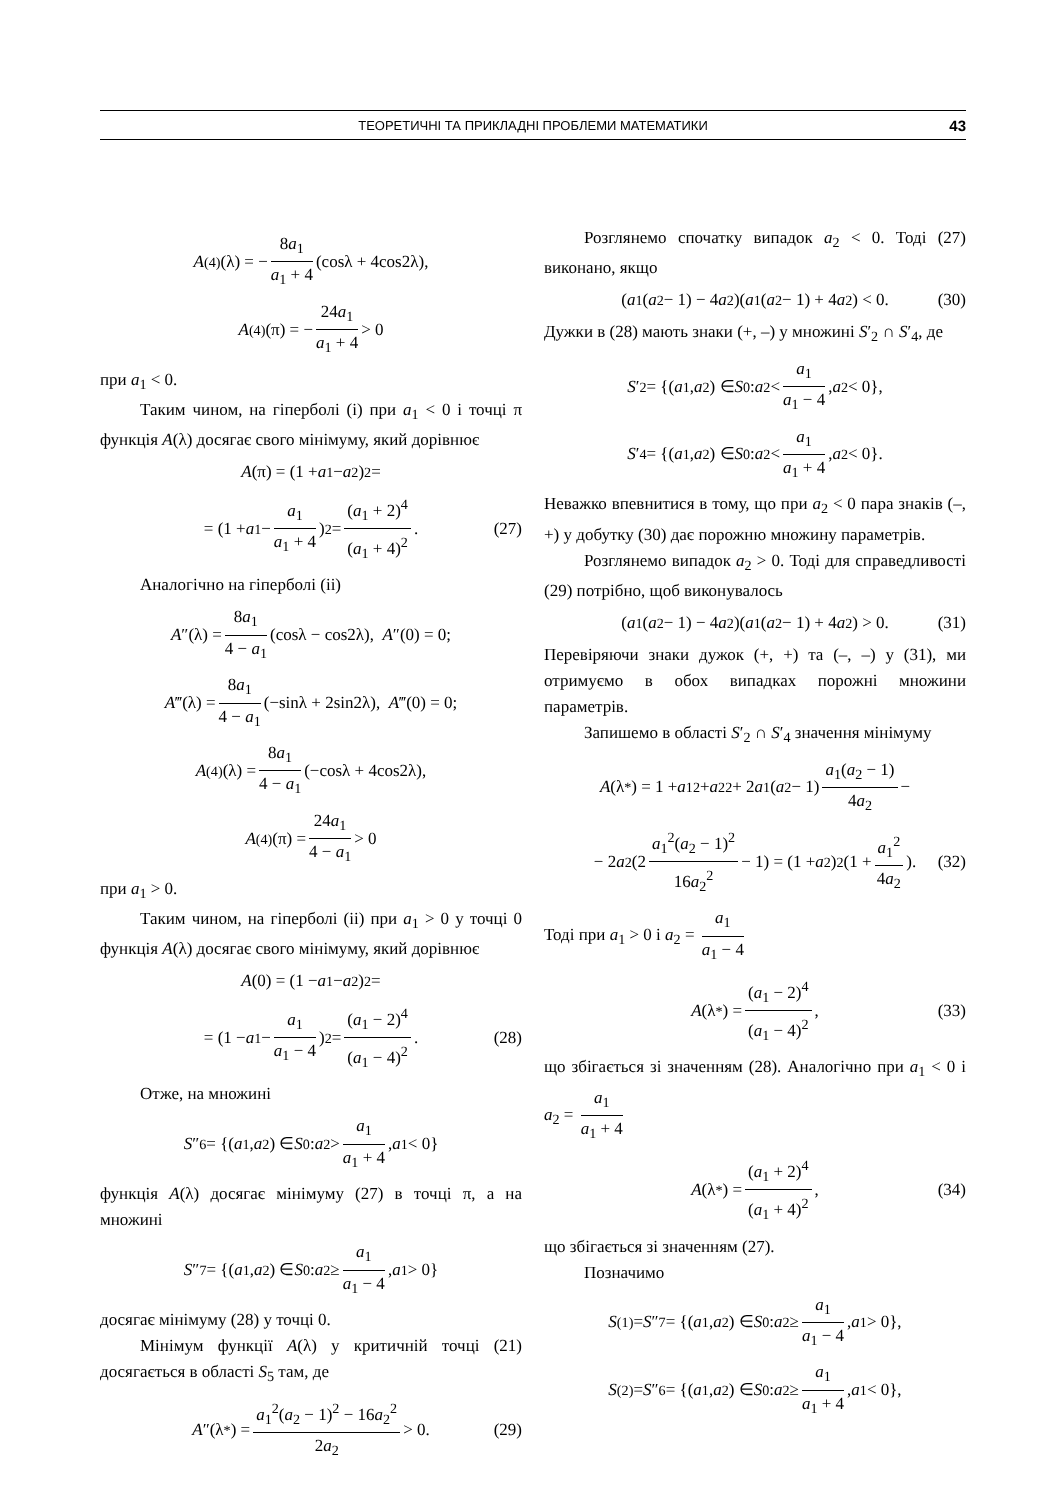ТЕОРЕТИЧНІ ТА ПРИКЛАДНІ ПРОБЛЕМИ МАТЕМАТИКИ 43
A<sup>(4)</sup>(λ) = − 8a<sub>1</sub> a<sub>1</sub> + 4 (cosλ + 4cos2λ),
A<sup>(4)</sup>(π) = − 24a<sub>1</sub> a<sub>1</sub> + 4 > 0
при a<sub>1</sub> < 0.
Таким чином, на гіперболі (i) при a<sub>1</sub> < 0 і точці π функція A(λ) досягає свого мінімуму, який дорівнює
A (π) = (1 + a<sub>1</sub> − a<sub>2</sub>)<sup>2</sup> =
= (1 + a<sub>1</sub> − a<sub>1</sub> a<sub>1</sub> + 4)<sup>2</sup> = (a<sub>1</sub> + 2)<sup>4</sup> (a<sub>1</sub> + 4)<sup>2</sup>. (27)
Аналогічно на гіперболі (ii)
A ″(λ) = 8a<sub>1</sub> 4 − a<sub>1</sub> (cosλ − cos2λ), A ″(0) = 0;
A ‴(λ) = 8a<sub>1</sub> 4 − a<sub>1</sub> (−sinλ + 2sin2λ), A ‴(0) = 0;
A<sup>(4)</sup>(λ) = 8a<sub>1</sub> 4 − a<sub>1</sub> (−cosλ + 4cos2λ),
A<sup>(4)</sup>(π) = 24a<sub>1</sub> 4 − a<sub>1</sub> > 0
при a<sub>1</sub> > 0.
Таким чином, на гіперболі (ii) при a<sub>1</sub> > 0 у точці 0 функція A(λ) досягає свого мінімуму, який дорівнює
A (0) = (1 − a<sub>1</sub> − a<sub>2</sub>)<sup>2</sup> =
= (1 − a<sub>1</sub> − a<sub>1</sub> a<sub>1</sub> − 4)<sup>2</sup> = (a<sub>1</sub> − 2)<sup>4</sup> (a<sub>1</sub> − 4)<sup>2</sup>. (28)
Отже, на множині
S ″<sub>6</sub> = {(a<sub>1</sub>, a<sub>2</sub>) ∈ S<sub>0</sub>: a<sub>2</sub> > a<sub>1</sub> a<sub>1</sub> + 4, a<sub>1</sub> < 0}
функція A(λ) досягає мінімуму (27) в точці π, а на множині
S ″<sub>7</sub> = {(a<sub>1</sub>, a<sub>2</sub>) ∈ S<sub>0</sub>: a<sub>2</sub> ≥ a<sub>1</sub> a<sub>1</sub> − 4, a<sub>1</sub> > 0}
досягає мінімуму (28) у точці 0.
Мінімум функції A(λ) у критичній точці (21) досягається в області S<sub>5</sub> там, де
A ″(λ<sup>*</sup>) = a<sub>1</sub><sup>2</sup>(a<sub>2</sub> − 1)<sup>2</sup> − 16a<sub>2</sub><sup>2</sup> 2a<sub>2</sub> > 0. (29)
Розглянемо спочатку випадок a<sub>2</sub> < 0. Тоді (27) виконано, якщо
(a<sub>1</sub>(a<sub>2</sub> − 1) − 4 a<sub>2</sub>)(a<sub>1</sub>(a<sub>2</sub> − 1) + 4 a<sub>2</sub>) < 0. (30)
Дужки в (28) мають знаки (+, –) у множині S′<sub>2</sub> ∩ S′<sub>4</sub>, де
S ′<sub>2</sub> = {(a<sub>1</sub>, a<sub>2</sub>) ∈ S<sub>0</sub>: a<sub>2</sub> < a<sub>1</sub> a<sub>1</sub> − 4, a<sub>2</sub> < 0},
S ′<sub>4</sub> = {(a<sub>1</sub>, a<sub>2</sub>) ∈ S<sub>0</sub>: a<sub>2</sub> < a<sub>1</sub> a<sub>1</sub> + 4, a<sub>2</sub> < 0}.
Неважко впевнитися в тому, що при a<sub>2</sub> < 0 пара знаків (–, +) у добутку (30) дає порожню множину параметрів.
Розглянемо випадок a<sub>2</sub> > 0. Тоді для справедливості (29) потрібно, щоб виконувалось
(a<sub>1</sub>(a<sub>2</sub> − 1) − 4 a<sub>2</sub>)(a<sub>1</sub>(a<sub>2</sub> − 1) + 4 a<sub>2</sub>) > 0. (31)
Перевіряючи знаки дужок (+, +) та (–, –) у (31), ми отримуємо в обох випадках порожні множини параметрів.
Запишемо в області S′<sub>2</sub> ∩ S′<sub>4</sub> значення мінімуму
A (λ<sup>*</sup>) = 1 + a<sub>1</sub><sup>2</sup> + a<sub>2</sub><sup>2</sup> + 2 a<sub>1</sub>(a<sub>2</sub> − 1) a<sub>1</sub>(a<sub>2</sub> − 1) 4a<sub>2</sub> −
− 2 a<sub>2</sub>(2 a<sub>1</sub><sup>2</sup>(a<sub>2</sub> − 1)<sup>2</sup> 16a<sub>2</sub><sup>2</sup> − 1) = (1 + a<sub>2</sub>)<sup>2</sup>(1 + a<sub>1</sub><sup>2</sup> 4a<sub>2</sub>). (32)
Тоді при a<sub>1</sub> > 0 і a<sub>2</sub> = a<sub>1</sub> a<sub>1</sub> − 4
A (λ<sup>*</sup>) = (a<sub>1</sub> − 2)<sup>4</sup> (a<sub>1</sub> − 4)<sup>2</sup>, (33)
що збігається зі значенням (28). Аналогічно при a<sub>1</sub> < 0 і a<sub>2</sub> = a<sub>1</sub> a<sub>1</sub> + 4
A (λ<sup>*</sup>) = (a<sub>1</sub> + 2)<sup>4</sup> (a<sub>1</sub> + 4)<sup>2</sup>, (34)
що збігається зі значенням (27).
Позначимо
S<sup>(1)</sup> = S ″<sub>7</sub> = {(a<sub>1</sub>, a<sub>2</sub>) ∈ S<sub>0</sub>: a<sub>2</sub> ≥ a<sub>1</sub> a<sub>1</sub> − 4, a<sub>1</sub> > 0},
S<sup>(2)</sup> = S ″<sub>6</sub> = {(a<sub>1</sub>, a<sub>2</sub>) ∈ S<sub>0</sub>: a<sub>2</sub> ≥ a<sub>1</sub> a<sub>1</sub> + 4, a<sub>1</sub> < 0},